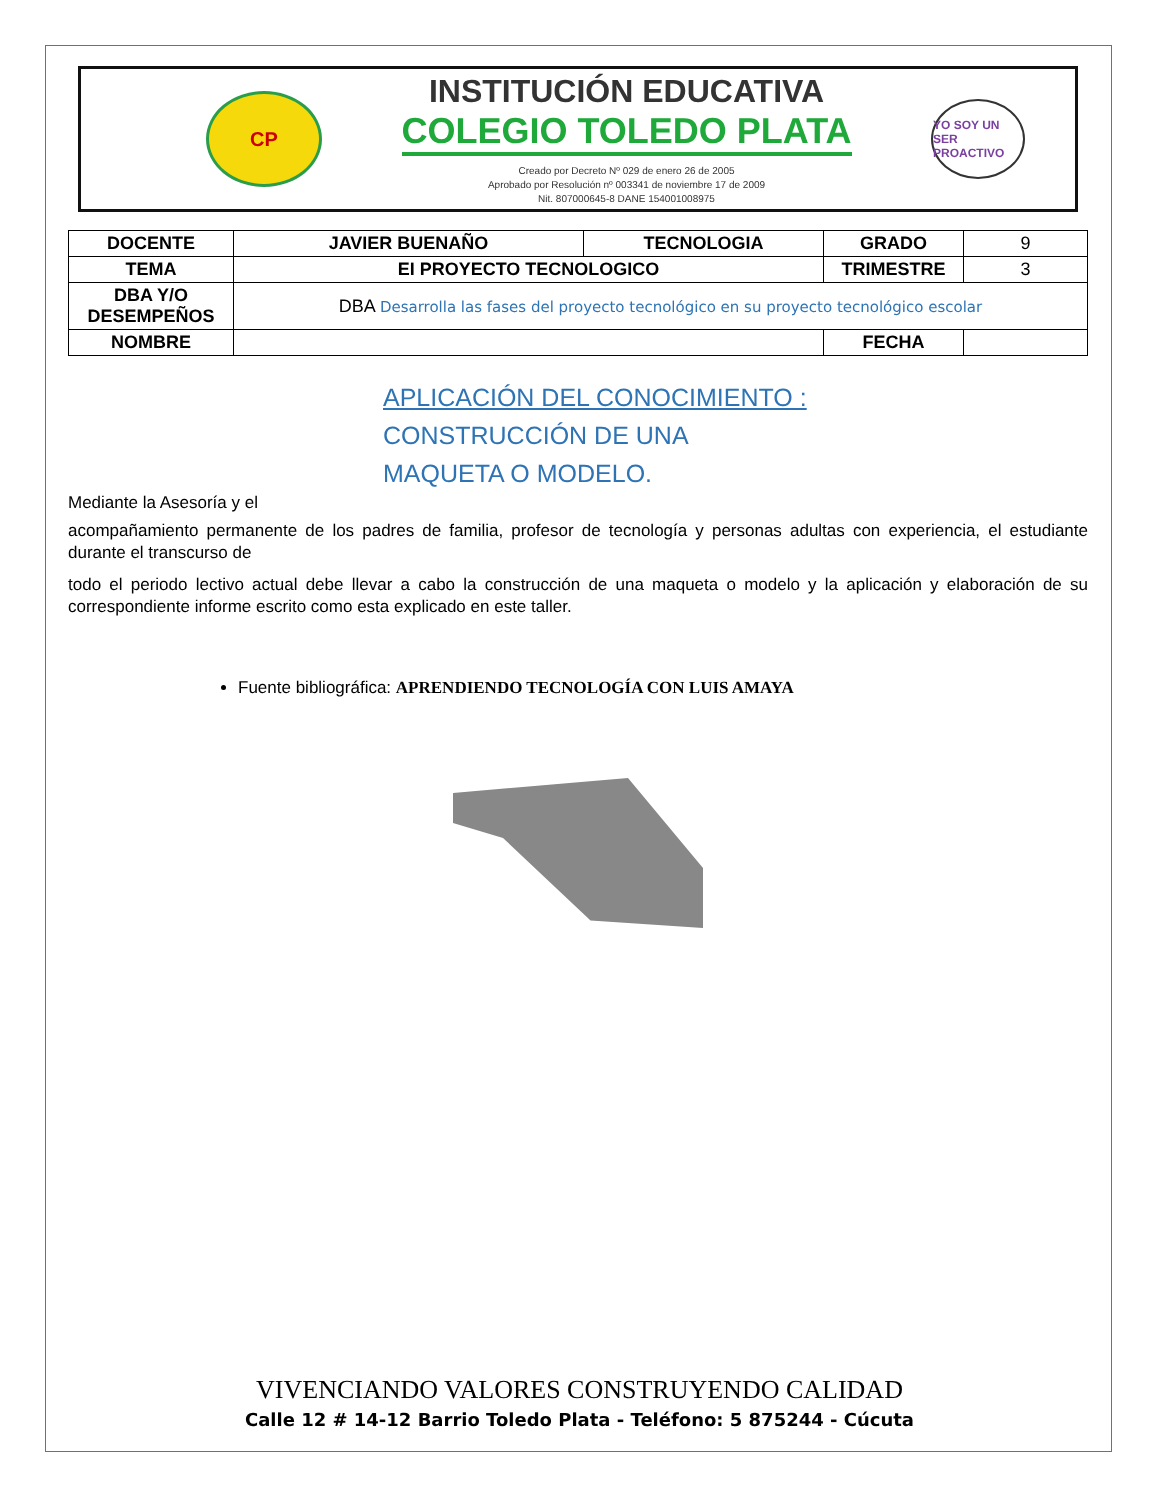CP
INSTITUCIÓN EDUCATIVA
COLEGIO TOLEDO PLATA
Creado por Decreto Nº 029 de enero 26 de 2005
Aprobado por Resolución nº 003341 de noviembre 17 de 2009
Nit. 807000645-8 DANE 154001008975
YO SOY UN SER PROACTIVO
| DOCENTE | JAVIER BUENAÑO | TECNOLOGIA | GRADO | 9 |
| TEMA | EI PROYECTO TECNOLOGICO | | TRIMESTRE | 3 |
| DBA Y/O DESEMPEÑOS | DBA Desarrolla las fases del proyecto tecnológico en su proyecto tecnológico escolar | | | |
| NOMBRE | | | FECHA | |
APLICACIÓN DEL CONOCIMIENTO :
CONSTRUCCIÓN DE UNA
MAQUETA O MODELO.
Mediante la Asesoría y el
acompañamiento permanente de los padres de familia, profesor de tecnología y personas adultas con experiencia, el estudiante durante el transcurso de
todo el periodo lectivo actual debe llevar a cabo la construcción de una maqueta o modelo y la aplicación y elaboración de su correspondiente informe escrito como esta explicado en este taller.
Fuente bibliográfica: APRENDIENDO TECNOLOGÍA CON LUIS AMAYA
VIVENCIANDO VALORES CONSTRUYENDO CALIDAD
Calle 12 # 14-12 Barrio Toledo Plata - Teléfono: 5 875244 - Cúcuta